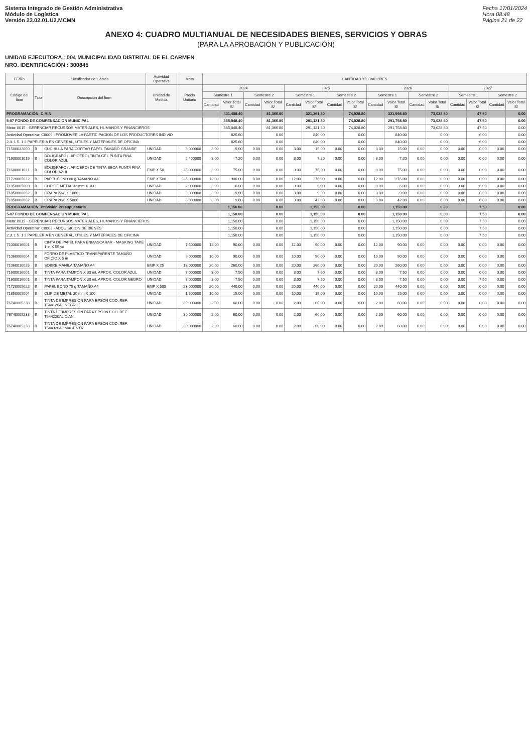Sistema Integrado de Gestión Administrativa
Módulo de Logística
Versión 23.02.01.U2.MCMN
Fecha 17/01/2024
Hora 08:48
Página 21 de 22
ANEXO 4: CUADRO MULTIANUAL DE NECESIDADES BIENES, SERVICIOS Y OBRAS
(PARA LA APROBACIÓN Y PUBLICACIÓN)
UNIDAD EJECUTORA : 004 MUNICIPALIDAD DISTRITAL DE EL CARMEN
NRO. IDENTIFICACIÓN : 300845
| FF/Rb | Clasificador de Gastos | | Actividad Operativa | Meta | CANTIDAD Y/O VALORES | | | | | | | | | | | | | | | |
| --- | --- | --- | --- | --- | --- | --- | --- | --- | --- | --- | --- | --- | --- | --- | --- | --- | --- | --- | --- | --- |
| Código del Ítem | Tipo | Descripción del Ítem | Unidad de Medida | Precio Unitario | 2024 | | | | 2025 | | | | 2026 | | | | 2027 | | | |
| | | | | | Semestre 1 | | Semestre 2 | | Semestre 1 | | Semestre 2 | | Semestre 1 | | Semestre 2 | | Semestre 1 | | Semestre 2 | |
| | | | | | Cantidad | Valor Total S/ | Cantidad | Valor Total S/ | Cantidad | Valor Total S/ | Cantidad | Valor Total S/ | Cantidad | Valor Total S/ | Cantidad | Valor Total S/ | Cantidad | Valor Total S/ | Cantidad | Valor Total S/ |
| PROGRAMACIÓN: C.M.N | | | | | | 431,408.40 | | 81,366.80 | | 321,361.80 | | 74,028.80 | | 321,998.80 | | 73,028.80 | | 47.50 | | 0.00 |
| 5-07 FONDO DE COMPENSACION MUNICIPAL | | | | | | 365,048.40 | | 81,366.80 | | 291,121.80 | | 74,028.80 | | 291,758.80 | | 73,028.80 | | 47.50 | | 0.00 |
| Meta: 0015 - GERENCIAR RECURSOS MATERIALES, HUMANOS Y FINANCIEROS | | | | | | 365,048.40 | | 81,366.80 | | 291,121.80 | | 74,028.80 | | 291,758.80 | | 73,028.80 | | 47.50 | | 0.00 |
| Actividad Operativa: C0009 - PROMOVER LA PARTICIPACION DE LOS PRODUCTORES INDIVID | | | | | | 825.60 | | 0.00 | | 840.00 | | 0.00 | | 840.00 | | 0.00 | | 6.00 | | 0.00 |
| 2.3. 1 5. 1 2 PAPELERIA EN GENERAL, UTILES Y MATERIALES DE OFICINA | | | | | | 825.60 | | 0.00 | | 840.00 | | 0.00 | | 840.00 | | 0.00 | | 6.00 | | 0.00 |
| 71500032000 | B | CUCHILLA PARA CORTAR PAPEL TAMAÑO GRANDE | UNIDAD | 3.000000 | 3.00 | 9.00 | 0.00 | 0.00 | 3.00 | 15.00 | 0.00 | 0.00 | 3.00 | 15.00 | 0.00 | 0.00 | 0.00 | 0.00 | 0.00 | 0.00 |
| 71600001019 | B | BOLIGRAFO (LAPICERO) TINTA GEL PUNTA FINA COLOR AZUL | UNIDAD | 2.400000 | 3.00 | 7.20 | 0.00 | 0.00 | 3.00 | 7.20 | 0.00 | 0.00 | 3.00 | 7.20 | 0.00 | 0.00 | 0.00 | 0.00 | 0.00 | 0.00 |
| 71600001021 | B | BOLIGRAFO (LAPICERO) DE TINTA SECA PUNTA FINA COLOR AZUL | EMP X 50 | 25.000000 | 3.00 | 75.00 | 0.00 | 0.00 | 3.00 | 75.00 | 0.00 | 0.00 | 3.00 | 75.00 | 0.00 | 0.00 | 0.00 | 0.00 | 0.00 | 0.00 |
| 71720005022 | B | PAPEL BOND 80 g TAMAÑO A4 | EMP X 500 | 25.000000 | 12.00 | 300.00 | 0.00 | 0.00 | 12.00 | 276.00 | 0.00 | 0.00 | 12.00 | 276.00 | 0.00 | 0.00 | 0.00 | 0.00 | 0.00 | 0.00 |
| 71850005003 | B | CLIP DE METAL 33 mm X 100 | UNIDAD | 2.000000 | 3.00 | 6.00 | 0.00 | 0.00 | 3.00 | 6.00 | 0.00 | 0.00 | 3.00 | 6.00 | 0.00 | 0.00 | 3.00 | 6.00 | 0.00 | 0.00 |
| 71850008002 | B | GRAPA 23/8 X 1000 | UNIDAD | 3.000000 | 3.00 | 9.00 | 0.00 | 0.00 | 3.00 | 9.00 | 0.00 | 0.00 | 3.00 | 9.00 | 0.00 | 0.00 | 0.00 | 0.00 | 0.00 | 0.00 |
| 71850008002 | B | GRAPA 26/6 X 5000 | UNIDAD | 3.000000 | 3.00 | 9.00 | 0.00 | 0.00 | 3.00 | 42.00 | 0.00 | 0.00 | 3.00 | 42.00 | 0.00 | 0.00 | 0.00 | 0.00 | 0.00 | 0.00 |
| PROGRAMACIÓN: Previsión Presupuestaria | | | | | | 1,150.00 | | 0.00 | | 1,150.00 | | 0.00 | | 1,150.00 | | 0.00 | | 7.50 | | 0.00 |
| 5-07 FONDO DE COMPENSACION MUNICIPAL | | | | | | 1,150.00 | | 0.00 | | 1,150.00 | | 0.00 | | 1,150.00 | | 0.00 | | 7.50 | | 0.00 |
| Meta: 0015 - GERENCIAR RECURSOS MATERIALES, HUMANOS Y FINANCIEROS | | | | | | 1,150.00 | | 0.00 | | 1,150.00 | | 0.00 | | 1,150.00 | | 0.00 | | 7.50 | | 0.00 |
| Actividad Operativa: C0003 - ADQUISICION DE BIENES | | | | | | 1,150.00 | | 0.00 | | 1,150.00 | | 0.00 | | 1,150.00 | | 0.00 | | 7.50 | | 0.00 |
| 2.3. 1 5. 1 2 PAPELERIA EN GENERAL, UTILES Y MATERIALES DE OFICINA | | | | | | 1,150.00 | | 0.00 | | 1,150.00 | | 0.00 | | 1,150.00 | | 0.00 | | 7.50 | | 0.00 |
| 71030016001 | B | CINTA DE PAPEL PARA ENMASCARAR - MASKING TAPE 1 in X 55 yd | UNIDAD | 7.500000 | 12.00 | 90.00 | 0.00 | 0.00 | 12.00 | 90.00 | 0.00 | 0.00 | 12.00 | 90.00 | 0.00 | 0.00 | 0.00 | 0.00 | 0.00 | 0.00 |
| 71060006004 | B | FORRO DE PLASTICO TRANSPARENTE TAMAÑO OFICIO X 5 m | UNIDAD | 9.000000 | 10.00 | 90.00 | 0.00 | 0.00 | 10.00 | 90.00 | 0.00 | 0.00 | 10.00 | 90.00 | 0.00 | 0.00 | 0.00 | 0.00 | 0.00 | 0.00 |
| 71060010025 | B | SOBRE MANILA TAMAÑO A4 | EMP X 25 | 13.000000 | 20.00 | 260.00 | 0.00 | 0.00 | 20.00 | 260.00 | 0.00 | 0.00 | 20.00 | 260.00 | 0.00 | 0.00 | 0.00 | 0.00 | 0.00 | 0.00 |
| 71600016001 | B | TINTA PARA TAMPON X 30 mL APROX. COLOR AZUL | UNIDAD | 7.000000 | 3.00 | 7.50 | 0.00 | 0.00 | 3.00 | 7.50 | 0.00 | 0.00 | 3.00 | 7.50 | 0.00 | 0.00 | 0.00 | 0.00 | 0.00 | 0.00 |
| 71600016001 | B | TINTA PARA TAMPON X 30 mL APROX. COLOR NEGRO | UNIDAD | 7.000000 | 3.00 | 7.50 | 0.00 | 0.00 | 3.00 | 7.50 | 0.00 | 0.00 | 3.00 | 7.50 | 0.00 | 0.00 | 3.00 | 7.50 | 0.00 | 0.00 |
| 71720005022 | B | PAPEL BOND 75 g TAMAÑO A4 | EMP X 500 | 23.000000 | 20.00 | 440.00 | 0.00 | 0.00 | 20.00 | 440.00 | 0.00 | 0.00 | 20.00 | 440.00 | 0.00 | 0.00 | 0.00 | 0.00 | 0.00 | 0.00 |
| 71850005004 | B | CLIP DE METAL 30 mm X 100 | UNIDAD | 1.500000 | 10.00 | 15.00 | 0.00 | 0.00 | 10.00 | 15.00 | 0.00 | 0.00 | 10.00 | 15.00 | 0.00 | 0.00 | 0.00 | 0.00 | 0.00 | 0.00 |
| 76740005238 | B | TINTA DE IMPRESIÓN PARA EPSON COD. REF. T544120AL NEGRO | UNIDAD | 30.000000 | 2.00 | 60.00 | 0.00 | 0.00 | 2.00 | 60.00 | 0.00 | 0.00 | 2.00 | 60.00 | 0.00 | 0.00 | 0.00 | 0.00 | 0.00 | 0.00 |
| 76740005238 | B | TINTA DE IMPRESIÓN PARA EPSON COD. REF. T544220AL CIAN | UNIDAD | 30.000000 | 2.00 | 60.00 | 0.00 | 0.00 | 2.00 | 60.00 | 0.00 | 0.00 | 2.00 | 60.00 | 0.00 | 0.00 | 0.00 | 0.00 | 0.00 | 0.00 |
| 76740005238 | B | TINTA DE IMPRESIÓN PARA EPSON COD. REF. T544320AL MAGENTA | UNIDAD | 30.000000 | 2.00 | 60.00 | 0.00 | 0.00 | 2.00 | 60.00 | 0.00 | 0.00 | 2.00 | 60.00 | 0.00 | 0.00 | 0.00 | 0.00 | 0.00 | 0.00 |